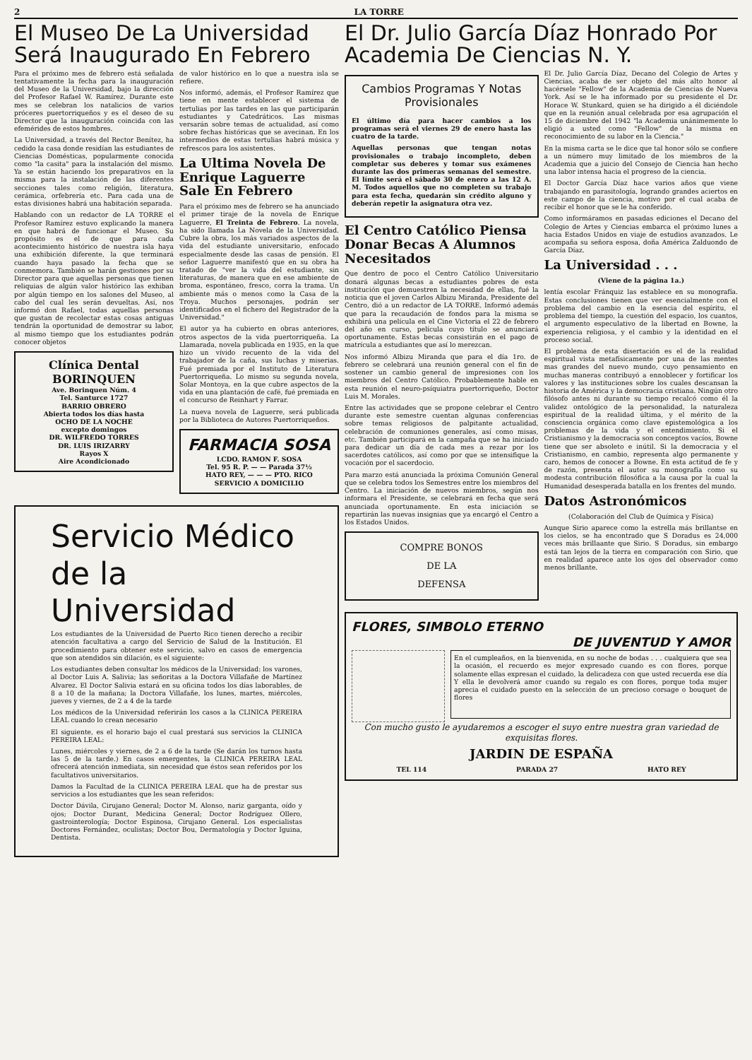2 LA TORRE
El Museo De La Universidad Será Inaugurado En Febrero
Para el próximo mes de febrero está señalada tentativamente la fecha para la inauguración del Museo de la Universidad, bajo la dirección del Profesor Rafael W. Ramírez. Durante este mes se celebran los natalicios de varios próceres puertorriqueños y es el deseo de su Director que la inauguración coincida con las efemérides de estos hombres.
La Universidad, a través del Rector Benítez, ha cedido la casa donde residían las estudiantes de Ciencias Domésticas, popularmente conocida como "la casita" para la instalación del mismo. Ya se están haciendo los preparativos en la misma para la instalación de las diferentes secciones tales como religión, literatura, cerámica, orfebrería etc. Para cada una de estas divisiones habrá una habitación separada.
Hablando con un redactor de LA TORRE el Profesor Ramírez estuvo explicando la manera en que habrá de funcionar el Museo. Su propósito es el de que para cada acontecimiento histórico de nuestra isla haya una exhibición diferente, la que terminará cuando haya pasado la fecha que se conmemora. También se harán gestiones por su Director para que aquellas personas que tienen reliquias de algún valor histórico las exhiban por algún tiempo en los salones del Museo, al cabo del cual les serán devueltas. Así, nos informó don Rafael, todas aquellas personas que gustan de recolectar estas cosas antiguas tendrán la oportunidad de demostrar su labor, al mismo tiempo que los estudiantes podrán conocer objetos
Clínica Dental
BORINQUEN
Ave. Borinquen Núm. 4
Tel. Santurce 1727
BARRIO OBRERO
Abierta todos los días hasta
OCHO DE LA NOCHE
excepto domingos
DR. WILFREDO TORRES
DR. LUIS IRIZARRY
Rayos X
Aire Acondicionado
de valor histórico en lo que a nuestra isla se refiere.
Nos informó, además, el Profesor Ramírez que tiene en mente establecer el sistema de tertulias por las tardes en las que participarán estudiantes y Catedráticos. Las mismas versarán sobre temas de actualidad, así como sobre fechas históricas que se avecinan. En los intermedios de estas tertulias habrá música y refrescos para los asistentes.
La Ultima Novela De Enrique Laguerre Sale En Febrero
Para el próximo mes de febrero se ha anunciado el primer tiraje de la novela de Enrique Laguerre, El Treinta de Febrero. La novela, ha sido llamada La Novela de la Universidad. Cubre la obra, los más variados aspectos de la vida del estudiante universitario, enfocado especialmente desde las casas de pensión. El señor Laguerre manifestó que en su obra ha tratado de "ver la vida del estudiante, sin literaturas, de manera que en ese ambiente de broma, espontáneo, fresco, corra la trama. Un ambiente más o menos como la Casa de la Troya. Muchos personajes, podrán ser identificados en el fichero del Registrador de la Universidad."
El autor ya ha cubierto en obras anteriores, otros aspectos de la vida puertorriqueña. La Llamarada, novela publicada en 1935, en la que hizo un vívido recuento de la vida del trabajador de la caña, sus luchas y miserias. Fué premiada por el Instituto de Literatura Puertorriqueña. Lo mismo su segunda novela, Solar Montoya, en la que cubre aspectos de la vida en una plantación de café, fué premiada en el concurso de Reinhart y Farrar.
La nueva novela de Laguerre, será publicada por la Biblioteca de Autores Puertorriqueños.
FARMACIA SOSA
LCDO. RAMON F. SOSA
Tel. 95 R. P. — — Parada 37½
HATO REY, — — — PTO. RICO
SERVICIO A DOMICILIO
Servicio Médico
de la Universidad
Los estudiantes de la Universidad de Puerto Rico tienen derecho a recibir atención facultativa a cargo del Servicio de Salud de la Institución. El procedimiento para obtener este servicio, salvo en casos de emergencia que son atendidos sin dilación, es el siguiente:
Los estudiantes deben consultar los médicos de la Universidad: los varones, al Doctor Luis A. Salivia; las señoritas a la Doctora Villafañe de Martínez Alvarez. El Doctor Salivia estará en su oficina todos los días laborables, de 8 a 10 de la mañana; la Doctora Villafañe, los lunes, martes, miércoles, jueves y viernes, de 2 a 4 de la tarde
Los médicos de la Universidad referirán los casos a la CLINICA PEREIRA LEAL cuando lo crean necesario
El siguiente, es el horario bajo el cual prestará sus servicios la CLINICA PEREIRA LEAL:
Lunes, miércoles y viernes, de 2 a 6 de la tarde (Se darán los turnos hasta las 5 de la tarde.) En casos emergentes, la CLINICA PEREIRA LEAL ofrecerá atención inmediata, sin necesidad que éstos sean referidos por los facultativos universitarios.
Damos la Facultad de la CLINICA PEREIRA LEAL que ha de prestar sus servicios a los estudiantes que les sean referidos:
Doctor Dávila, Cirujano General; Doctor M. Alonso, nariz garganta, oído y ojos; Doctor Durant, Medicina General; Doctor Rodríguez Ollero, gastrointerología; Doctor Espinosa, Cirujano General. Los especialistas Doctores Fernández, oculistas; Doctor Bou, Dermatología y Doctor Iguina, Dentista.
El Dr. Julio García Díaz Honrado Por Academia De Ciencias N. Y.
Cambios Programas Y Notas Provisionales
El último día para hacer cambios a los programas será el viernes 29 de enero hasta las cuatro de la tarde.
Aquellas personas que tengan notas provisionales o trabajo incompleto, deben completar sus deberes y tomar sus exámenes durante las dos primeras semanas del semestre. El límite será el sábado 30 de enero a las 12 A. M. Todos aquellos que no completen su trabajo para esta fecha, quedarán sin crédito alguno y deberán repetir la asignatura otra vez.
El Centro Católico Piensa Donar Becas A Alumnos Necesitados
Que dentro de poco el Centro Católico Universitario donará algunas becas a estudiantes pobres de esta institución que demuestren la necesidad de ellas, fué la noticia que el joven Carlos Albizu Miranda, Presidente del Centro, dió a un redactor de LA TORRE. Informó además que para la recaudación de fondos para la misma se exhibirá una película en el Cine Victoria el 22 de febrero del año en curso, película cuyo título se anunciará oportunamente. Estas becas consistirán en el pago de matrícula a estudiantes que así lo merezcan.
Nos informó Albizu Miranda que para el día 1ro. de febrero se celebrará una reunión general con el fin de sostener un cambio general de impresiones con los miembros del Centro Católico. Probablemente hable en esta reunión el neuro-psíquiatra puertorriqueño, Doctor Luis M. Morales.
Entre las actividades que se propone celebrar el Centro durante este semestre cuentan algunas conferencias sobre temas religiosos de palpitante actualidad, celebración de comuniones generales, así como misas, etc. También participará en la campaña que se ha iniciado para dedicar un día de cada mes a rezar por los sacerdotes católicos, así como por que se intensifique la vocación por el sacerdocio.
Para marzo está anunciada la próxima Comunión General que se celebra todos los Semestres entre los miembros del Centro. La iniciación de nuevos miembros, según nos informara el Presidente, se celebrará en fecha que será anunciada oportunamente. En esta iniciación se repartirán las nuevas insignias que ya encargó el Centro a los Estados Unidos.
COMPRE BONOS
DE LA
DEFENSA
El Dr. Julio García Díaz, Decano del Colegio de Artes y Ciencias, acaba de ser objeto del más alto honor al hacérsele "Fellow" de la Academia de Ciencias de Nueva York. Así se le ha informado por su presidente el Dr. Horace W. Stunkard, quien se ha dirigido a él diciéndole que en la reunión anual celebrada por esa agrupación el 15 de diciembre del 1942 "la Academia unánimemente lo eligió a usted como "Fellow" de la misma en reconocimiento de su labor en la Ciencia."
En la misma carta se le dice que tal honor sólo se confiere a un número muy limitado de los miembros de la Academia que a juicio del Consejo de Ciencia han hecho una labor intensa hacia el progreso de la ciencia.
El Doctor García Díaz hace varios años que viene trabajando en parasitología, logrando grandes aciertos en este campo de la ciencia, motivo por el cual acaba de recibir el honor que se le ha conferido.
Como informáramos en pasadas ediciones el Decano del Colegio de Artes y Ciencias embarca el próximo lunes a hacia Estados Unidos en viaje de estudios avanzados. Le acompaña su señora esposa, doña América Zalduondo de García Díaz.
La Universidad . . .
(Viene de la página 1a.)
lentía escolar Fránquiz las establece en su monografía. Estas conclusiones tienen que ver esencialmente con el problema del cambio en la esencia del espíritu, el problema del tiempo, la cuestión del espacio, los cuantos, el argumento especulativo de la libertad en Bowne, la experiencia religiosa, y el cambio y la identidad en el proceso social.
El problema de esta disertación es el de la realidad espiritual vista metafísicamente por una de las mentes mas grandes del nuevo mundo, cuyo pensamiento en muchas maneras contribuyó a ennoblecer y fortificar los valores y las instituciones sobre los cuales descansan la historia de América y la democracia cristiana. Ningún otro filósofo antes ni durante su tiempo recalcó como él la validez ontológico de la personalidad, la naturaleza espiritual de la realidad última, y el mérito de la consciencia orgánica como clave epistemológica a los problemas de la vida y el entendimiento. Si el Cristianismo y la democracia son conceptos vacíos, Bowne tiene que ser absoleto e inútil. Si la democracia y el Cristianismo, en cambio, representa algo permanente y caro, hemos de conocer a Bowne. En esta actitud de fe y de razón, presenta el autor su monografía como su modesta contribución filosófica a la causa por la cual la Humanidad desesperada batalla en los frentes del mundo.
Datos Astronómicos
(Colaboración del Club de Química y Física)
Aunque Sirio aparece como la estrella más brillantse en los cielos, se ha encontrado que S Doradus es 24,000 veces más brillaante que Sirio. S Doradus, sin embargo está tan lejos de la tierra en comparación con Sirio, que en realidad aparece ante los ojos del observador como menos brillante.
FLORES, SIMBOLO ETERNO
DE JUVENTUD Y AMOR
En el cumpleaños, en la bienvenida, en su noche de bodas . . . cualquiera que sea la ocasión, el recuerdo es mejor expresado cuando es con flores, porque solamente ellas expresan el cuidado, la delicadeza con que usted recuerda ese día Y ella le devolverá amor cuando su regalo es con flores, porque toda mujer aprecia el cuidado puesto en la selección de un precioso corsage o bouquet de flores
Con mucho gusto le ayudaremos a escoger el suyo entre nuestra gran variedad de exquisitas flores.
JARDIN DE ESPAÑA
TEL 114 PARADA 27 HATO REY